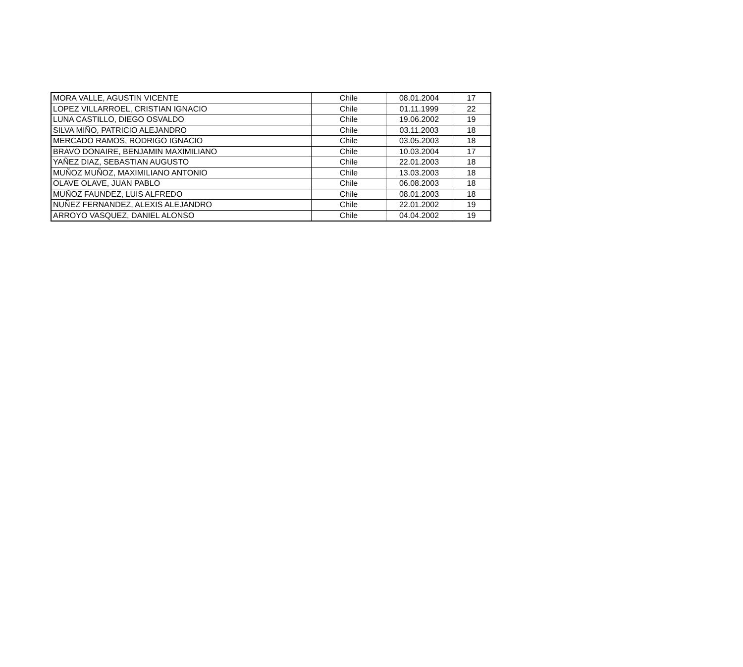| MORA VALLE, AGUSTIN VICENTE | Chile | 08.01.2004 | 17 |
| LOPEZ VILLARROEL, CRISTIAN IGNACIO | Chile | 01.11.1999 | 22 |
| LUNA CASTILLO, DIEGO OSVALDO | Chile | 19.06.2002 | 19 |
| SILVA MIÑO, PATRICIO ALEJANDRO | Chile | 03.11.2003 | 18 |
| MERCADO RAMOS, RODRIGO IGNACIO | Chile | 03.05.2003 | 18 |
| BRAVO DONAIRE, BENJAMIN MAXIMILIANO | Chile | 10.03.2004 | 17 |
| YAÑEZ DIAZ, SEBASTIAN AUGUSTO | Chile | 22.01.2003 | 18 |
| MUÑOZ MUÑOZ, MAXIMILIANO ANTONIO | Chile | 13.03.2003 | 18 |
| OLAVE OLAVE, JUAN PABLO | Chile | 06.08.2003 | 18 |
| MUÑOZ FAUNDEZ, LUIS ALFREDO | Chile | 08.01.2003 | 18 |
| NUÑEZ FERNANDEZ, ALEXIS ALEJANDRO | Chile | 22.01.2002 | 19 |
| ARROYO VASQUEZ, DANIEL ALONSO | Chile | 04.04.2002 | 19 |